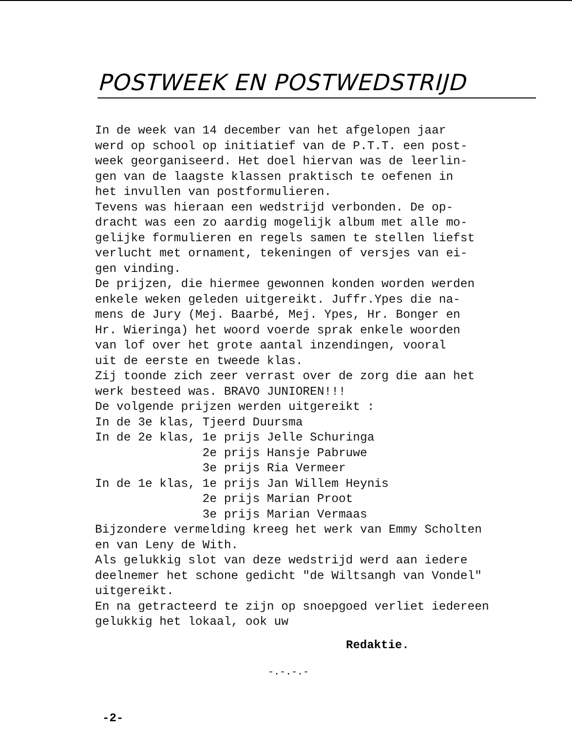POSTWEEK EN POSTWEDSTRIJD
In de week van 14 december van het afgelopen jaar werd op school op initiatief van de P.T.T. een post- week georganiseerd. Het doel hiervan was de leerlin- gen van de laagste klassen praktisch te oefenen in het invullen van postformulieren. Tevens was hieraan een wedstrijd verbonden. De op- dracht was een zo aardig mogelijk album met alle mo- gelijke formulieren en regels samen te stellen liefst verlucht met ornament, tekeningen of versjes van ei- gen vinding. De prijzen, die hiermee gewonnen konden worden werden enkele weken geleden uitgereikt. Juffr.Ypes die na- mens de Jury (Mej. Baarbé, Mej. Ypes, Hr. Bonger en Hr. Wieringa) het woord voerde sprak enkele woorden van lof over het grote aantal inzendingen, vooral uit de eerste en tweede klas. Zij toonde zich zeer verrast over de zorg die aan het werk besteed was. BRAVO JUNIOREN!!! De volgende prijzen werden uitgereikt : In de 3e klas, Tjeerd Duursma In de 2e klas, 1e prijs Jelle Schuringa 2e prijs Hansje Pabruwe 3e prijs Ria Vermeer In de 1e klas, 1e prijs Jan Willem Heynis 2e prijs Marian Proot 3e prijs Marian Vermaas Bijzondere vermelding kreeg het werk van Emmy Scholten en van Leny de With. Als gelukkig slot van deze wedstrijd werd aan iedere deelnemer het schone gedicht "de Wiltsangh van Vondel" uitgereikt. En na getracteerd te zijn op snoepgoed verliet iedereen gelukkig het lokaal, ook uw
Redaktie.
-.-.-.-
-2-